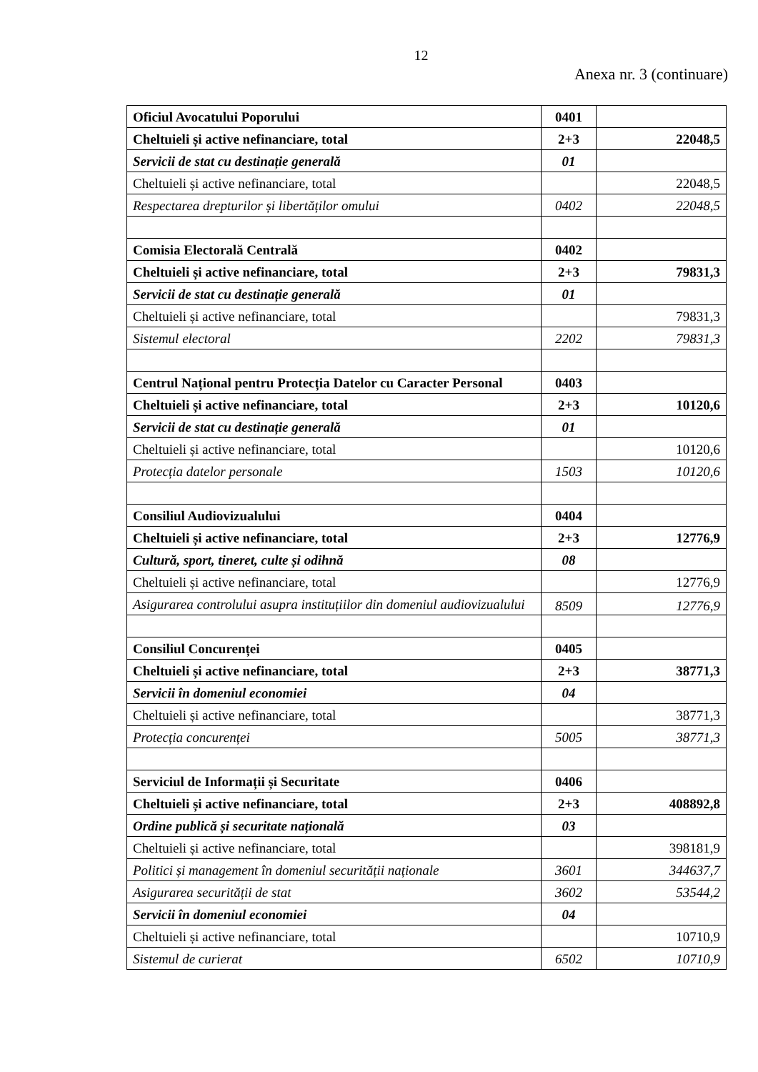12
Anexa nr. 3 (continuare)
| Oficiul Avocatului Poporului | 0401 | |
| Cheltuieli și active nefinanciare, total | 2+3 | 22048,5 |
| Servicii de stat cu destinație generală | 01 | |
| Cheltuieli și active nefinanciare, total | | 22048,5 |
| Respectarea drepturilor și libertăților omului | 0402 | 22048,5 |
| Comisia Electorală Centrală | 0402 | |
| Cheltuieli și active nefinanciare, total | 2+3 | 79831,3 |
| Servicii de stat cu destinație generală | 01 | |
| Cheltuieli și active nefinanciare, total | | 79831,3 |
| Sistemul electoral | 2202 | 79831,3 |
| Centrul Național pentru Protecția Datelor cu Caracter Personal | 0403 | |
| Cheltuieli și active nefinanciare, total | 2+3 | 10120,6 |
| Servicii de stat cu destinație generală | 01 | |
| Cheltuieli și active nefinanciare, total | | 10120,6 |
| Protecția datelor personale | 1503 | 10120,6 |
| Consiliul Audiovizualului | 0404 | |
| Cheltuieli și active nefinanciare, total | 2+3 | 12776,9 |
| Cultură, sport, tineret, culte și odihnă | 08 | |
| Cheltuieli și active nefinanciare, total | | 12776,9 |
| Asigurarea controlului asupra instituțiilor din domeniul audiovizualului | 8509 | 12776,9 |
| Consiliul Concurenței | 0405 | |
| Cheltuieli și active nefinanciare, total | 2+3 | 38771,3 |
| Servicii în domeniul economiei | 04 | |
| Cheltuieli și active nefinanciare, total | | 38771,3 |
| Protecția concurenței | 5005 | 38771,3 |
| Serviciul de Informații și Securitate | 0406 | |
| Cheltuieli și active nefinanciare, total | 2+3 | 408892,8 |
| Ordine publică și securitate națională | 03 | |
| Cheltuieli și active nefinanciare, total | | 398181,9 |
| Politici și management în domeniul securității naționale | 3601 | 344637,7 |
| Asigurarea securității de stat | 3602 | 53544,2 |
| Servicii în domeniul economiei | 04 | |
| Cheltuieli și active nefinanciare, total | | 10710,9 |
| Sistemul de curierat | 6502 | 10710,9 |